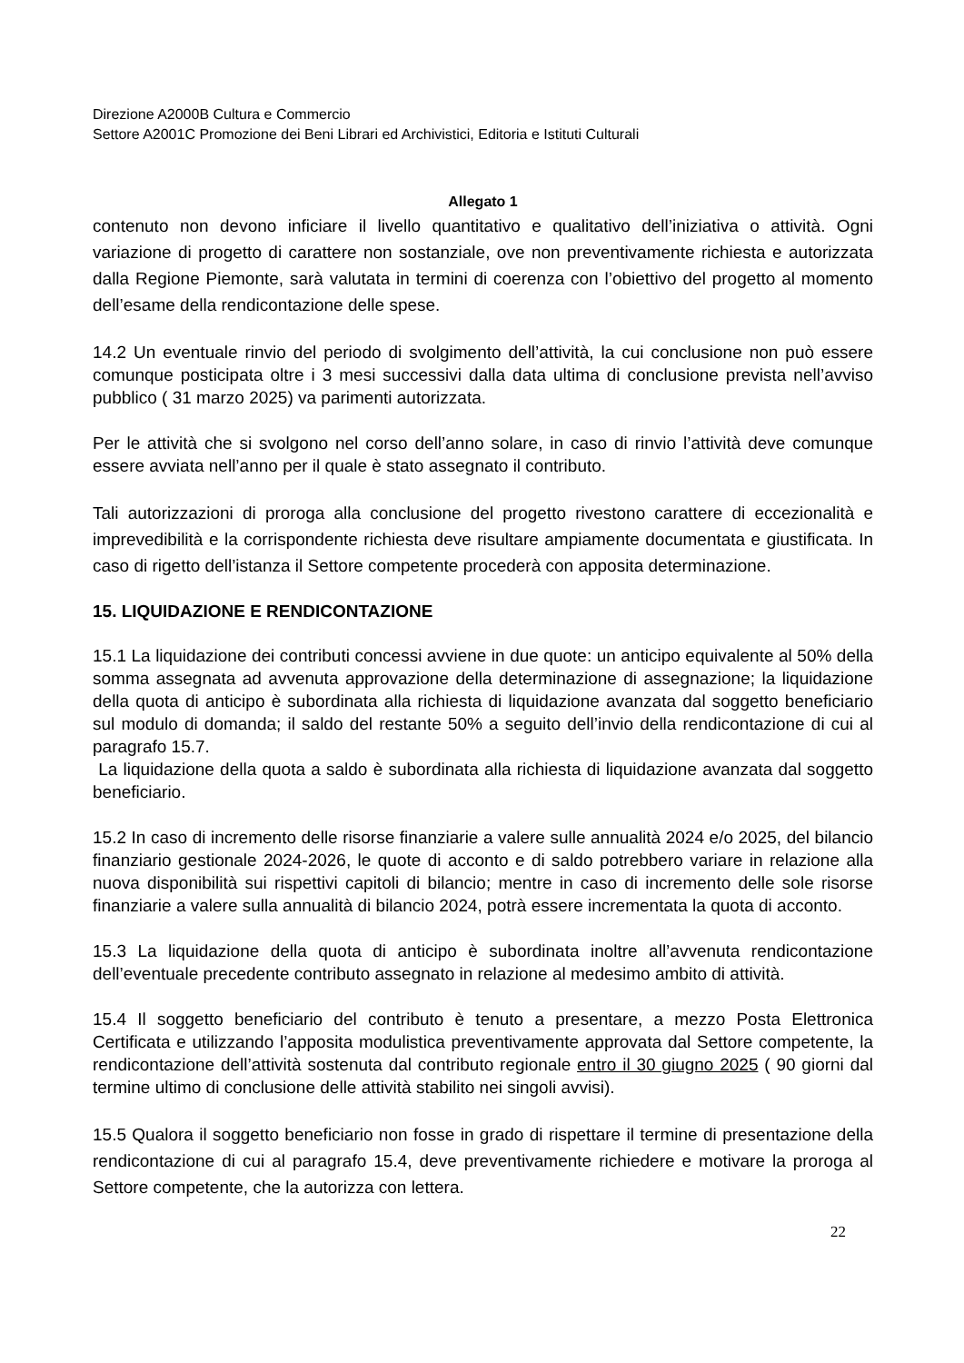Direzione A2000B Cultura e Commercio
Settore A2001C Promozione dei Beni Librari ed Archivistici, Editoria e Istituti Culturali
Allegato 1
contenuto non devono inficiare il livello quantitativo e qualitativo dell’iniziativa o attività. Ogni variazione di progetto di carattere non sostanziale, ove non preventivamente richiesta e autorizzata dalla Regione Piemonte, sarà valutata in termini di coerenza con l’obiettivo del progetto al momento dell’esame della rendicontazione delle spese.
14.2 Un eventuale rinvio del periodo di svolgimento dell’attività, la cui conclusione non può essere comunque posticipata oltre i 3 mesi successivi dalla data ultima di conclusione prevista nell’avviso pubblico ( 31 marzo 2025) va parimenti autorizzata.
Per le attività che si svolgono nel corso dell’anno solare, in caso di rinvio l’attività deve comunque essere avviata nell’anno per il quale è stato assegnato il contributo.
Tali autorizzazioni di proroga alla conclusione del progetto rivestono carattere di eccezionalità e imprevedibilità e la corrispondente richiesta deve risultare ampiamente documentata e giustificata. In caso di rigetto dell’istanza il Settore competente procederà con apposita determinazione.
15. LIQUIDAZIONE E RENDICONTAZIONE
15.1 La liquidazione dei contributi concessi avviene in due quote: un anticipo equivalente al 50% della somma assegnata ad avvenuta approvazione della determinazione di assegnazione; la liquidazione della quota di anticipo è subordinata alla richiesta di liquidazione avanzata dal soggetto beneficiario sul modulo di domanda; il saldo del restante 50% a seguito dell’invio della rendicontazione di cui al paragrafo 15.7.
La liquidazione della quota a saldo è subordinata alla richiesta di liquidazione avanzata dal soggetto beneficiario.
15.2 In caso di incremento delle risorse finanziarie a valere sulle annualità 2024 e/o 2025, del bilancio finanziario gestionale 2024-2026, le quote di acconto e di saldo potrebbero variare in relazione alla nuova disponibilità sui rispettivi capitoli di bilancio; mentre in caso di incremento delle sole risorse finanziarie a valere sulla annualità di bilancio 2024, potrà essere incrementata la quota di acconto.
15.3 La liquidazione della quota di anticipo è subordinata inoltre all’avvenuta rendicontazione dell’eventuale precedente contributo assegnato in relazione al medesimo ambito di attività.
15.4 Il soggetto beneficiario del contributo è tenuto a presentare, a mezzo Posta Elettronica Certificata e utilizzando l’apposita modulistica preventivamente approvata dal Settore competente, la rendicontazione dell’attività sostenuta dal contributo regionale entro il 30 giugno 2025 ( 90 giorni dal termine ultimo di conclusione delle attività stabilito nei singoli avvisi).
15.5 Qualora il soggetto beneficiario non fosse in grado di rispettare il termine di presentazione della rendicontazione di cui al paragrafo 15.4, deve preventivamente richiedere e motivare la proroga al Settore competente, che la autorizza con lettera.
22